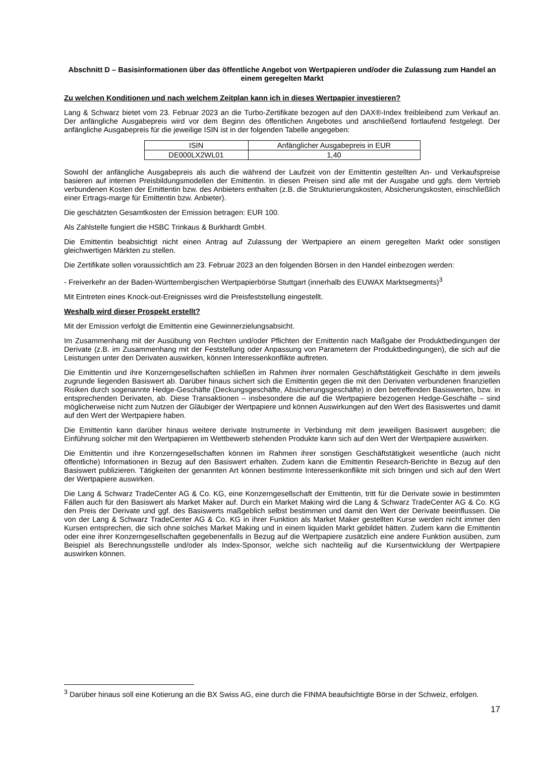Abschnitt D – Basisinformationen über das öffentliche Angebot von Wertpapieren und/oder die Zulassung zum Handel an einem geregelten Markt
Zu welchen Konditionen und nach welchem Zeitplan kann ich in dieses Wertpapier investieren?
Lang & Schwarz bietet vom 23. Februar 2023 an die Turbo-Zertifikate bezogen auf den DAX®-Index freibleibend zum Verkauf an. Der anfängliche Ausgabepreis wird vor dem Beginn des öffentlichen Angebotes und anschließend fortlaufend festgelegt. Der anfängliche Ausgabepreis für die jeweilige ISIN ist in der folgenden Tabelle angegeben:
| ISIN | Anfänglicher Ausgabepreis in EUR |
| DE000LX2WL01 | 1,40 |
Sowohl der anfängliche Ausgabepreis als auch die während der Laufzeit von der Emittentin gestellten An- und Verkaufspreise basieren auf internen Preisbildungsmodellen der Emittentin. In diesen Preisen sind alle mit der Ausgabe und ggfs. dem Vertrieb verbundenen Kosten der Emittentin bzw. des Anbieters enthalten (z.B. die Strukturierungskosten, Absicherungskosten, einschließlich einer Ertrags-marge für Emittentin bzw. Anbieter).
Die geschätzten Gesamtkosten der Emission betragen: EUR 100.
Als Zahlstelle fungiert die HSBC Trinkaus & Burkhardt GmbH.
Die Emittentin beabsichtigt nicht einen Antrag auf Zulassung der Wertpapiere an einem geregelten Markt oder sonstigen gleichwertigen Märkten zu stellen.
Die Zertifikate sollen voraussichtlich am 23. Februar 2023 an den folgenden Börsen in den Handel einbezogen werden:
- Freiverkehr an der Baden-Württembergischen Wertpapierbörse Stuttgart (innerhalb des EUWAX Marktsegments)<sup>3</sup>
Mit Eintreten eines Knock-out-Ereignisses wird die Preisfeststellung eingestellt.
Weshalb wird dieser Prospekt erstellt?
Mit der Emission verfolgt die Emittentin eine Gewinnerzielungsabsicht.
Im Zusammenhang mit der Ausübung von Rechten und/oder Pflichten der Emittentin nach Maßgabe der Produktbedingungen der Derivate (z.B. im Zusammenhang mit der Feststellung oder Anpassung von Parametern der Produktbedingungen), die sich auf die Leistungen unter den Derivaten auswirken, können Interessenkonflikte auftreten.
Die Emittentin und ihre Konzerngesellschaften schließen im Rahmen ihrer normalen Geschäftstätigkeit Geschäfte in dem jeweils zugrunde liegenden Basiswert ab. Darüber hinaus sichert sich die Emittentin gegen die mit den Derivaten verbundenen finanziellen Risiken durch sogenannte Hedge-Geschäfte (Deckungsgeschäfte, Absicherungsgeschäfte) in den betreffenden Basiswerten, bzw. in entsprechenden Derivaten, ab. Diese Transaktionen – insbesondere die auf die Wertpapiere bezogenen Hedge-Geschäfte – sind möglicherweise nicht zum Nutzen der Gläubiger der Wertpapiere und können Auswirkungen auf den Wert des Basiswertes und damit auf den Wert der Wertpapiere haben.
Die Emittentin kann darüber hinaus weitere derivate Instrumente in Verbindung mit dem jeweiligen Basiswert ausgeben; die Einführung solcher mit den Wertpapieren im Wettbewerb stehenden Produkte kann sich auf den Wert der Wertpapiere auswirken.
Die Emittentin und ihre Konzerngesellschaften können im Rahmen ihrer sonstigen Geschäftstätigkeit wesentliche (auch nicht öffentliche) Informationen in Bezug auf den Basiswert erhalten. Zudem kann die Emittentin Research-Berichte in Bezug auf den Basiswert publizieren. Tätigkeiten der genannten Art können bestimmte Interessenkonflikte mit sich bringen und sich auf den Wert der Wertpapiere auswirken.
Die Lang & Schwarz TradeCenter AG & Co. KG, eine Konzerngesellschaft der Emittentin, tritt für die Derivate sowie in bestimmten Fällen auch für den Basiswert als Market Maker auf. Durch ein Market Making wird die Lang & Schwarz TradeCenter AG & Co. KG den Preis der Derivate und ggf. des Basiswerts maßgeblich selbst bestimmen und damit den Wert der Derivate beeinflussen. Die von der Lang & Schwarz TradeCenter AG & Co. KG in ihrer Funktion als Market Maker gestellten Kurse werden nicht immer den Kursen entsprechen, die sich ohne solches Market Making und in einem liquiden Markt gebildet hätten. Zudem kann die Emittentin oder eine ihrer Konzerngesellschaften gegebenenfalls in Bezug auf die Wertpapiere zusätzlich eine andere Funktion ausüben, zum Beispiel als Berechnungsstelle und/oder als Index-Sponsor, welche sich nachteilig auf die Kursentwicklung der Wertpapiere auswirken können.
<sup>3</sup> Darüber hinaus soll eine Kotierung an die BX Swiss AG, eine durch die FINMA beaufsichtigte Börse in der Schweiz, erfolgen.
17